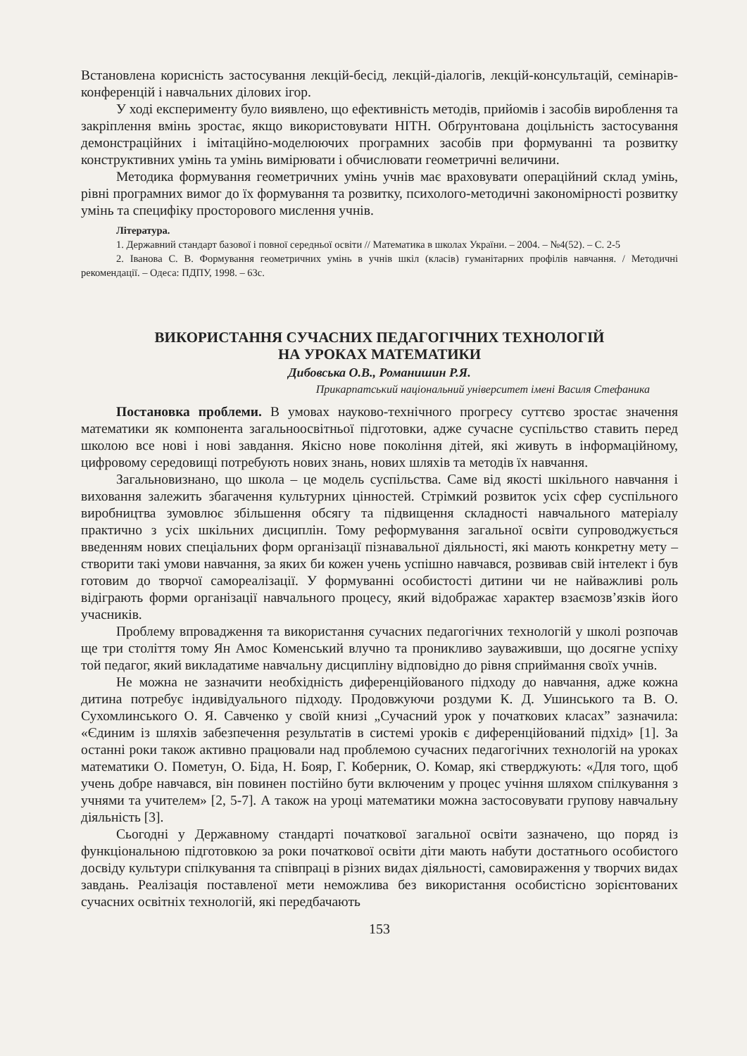Встановлена корисність застосування лекцій-бесід, лекцій-діалогів, лекцій-консультацій, семінарів-конференцій і навчальних ділових ігор.
У ході експерименту було виявлено, що ефективність методів, прийомів і засобів вироблення та закріплення вмінь зростає, якщо використовувати НІТН. Обґрунтована доцільність застосування демонстраційних і імітаційно-моделюючих програмних засобів при формуванні та розвитку конструктивних умінь та умінь вимірювати і обчислювати геометричні величини.
Методика формування геометричних умінь учнів має враховувати операційний склад умінь, рівні програмних вимог до їх формування та розвитку, психолого-методичні закономірності розвитку умінь та специфіку просторового мислення учнів.
Література.
1. Державний стандарт базової і повної середньої освіти // Математика в школах України. – 2004. – №4(52). – С. 2-5
2. Іванова С. В. Формування геометричних умінь в учнів шкіл (класів) гуманітарних профілів навчання. / Методичні рекомендації. – Одеса: ПДПУ, 1998. – 63с.
ВИКОРИСТАННЯ СУЧАСНИХ ПЕДАГОГІЧНИХ ТЕХНОЛОГІЙ
НА УРОКАХ МАТЕМАТИКИ
Дибовська О.В., Романишин Р.Я.
Прикарпатський національний університет імені Василя Стефаника
Постановка проблеми. В умовах науково-технічного прогресу суттєво зростає значення математики як компонента загальноосвітньої підготовки, адже сучасне суспільство ставить перед школою все нові і нові завдання. Якісно нове покоління дітей, які живуть в інформаційному, цифровому середовищі потребують нових знань, нових шляхів та методів їх навчання.
Загальновизнано, що школа – це модель суспільства. Саме від якості шкільного навчання і виховання залежить збагачення культурних цінностей. Стрімкий розвиток усіх сфер суспільного виробництва зумовлює збільшення обсягу та підвищення складності навчального матеріалу практично з усіх шкільних дисциплін. Тому реформування загальної освіти супроводжується введенням нових спеціальних форм організації пізнавальної діяльності, які мають конкретну мету – створити такі умови навчання, за яких би кожен учень успішно навчався, розвивав свій інтелект і був готовим до творчої самореалізації. У формуванні особистості дитини чи не найважливі роль відіграють форми організації навчального процесу, який відображає характер взаємозв’язків його учасників.
Проблему впровадження та використання сучасних педагогічних технологій у школі розпочав ще три століття тому Ян Амос Коменський влучно та проникливо зауваживши, що досягне успіху той педагог, який викладатиме навчальну дисципліну відповідно до рівня сприймання своїх учнів.
Не можна не зазначити необхідність диференційованого підходу до навчання, адже кожна дитина потребує індивідуального підходу. Продовжуючи роздуми К. Д. Ушинського та В. О. Сухомлинського О. Я. Савченко у своїй книзі „Сучасний урок у початкових класах” зазначила: «Єдиним із шляхів забезпечення результатів в системі уроків є диференційований підхід» [1]. За останні роки також активно працювали над проблемою сучасних педагогічних технологій на уроках математики О. Пометун, О. Біда, Н. Бояр, Г. Коберник, О. Комар, які стверджують: «Для того, щоб учень добре навчався, він повинен постійно бути включеним у процес учіння шляхом спілкування з учнями та учителем» [2, 5-7]. А також на уроці математики можна застосовувати групову навчальну діяльність [3].
Сьогодні у Державному стандарті початкової загальної освіти зазначено, що поряд із функціональною підготовкою за роки початкової освіти діти мають набути достатнього особистого досвіду культури спілкування та співпраці в різних видах діяльності, самовираження у творчих видах завдань. Реалізація поставленої мети неможлива без використання особистісно зорієнтованих сучасних освітніх технологій, які передбачають
153